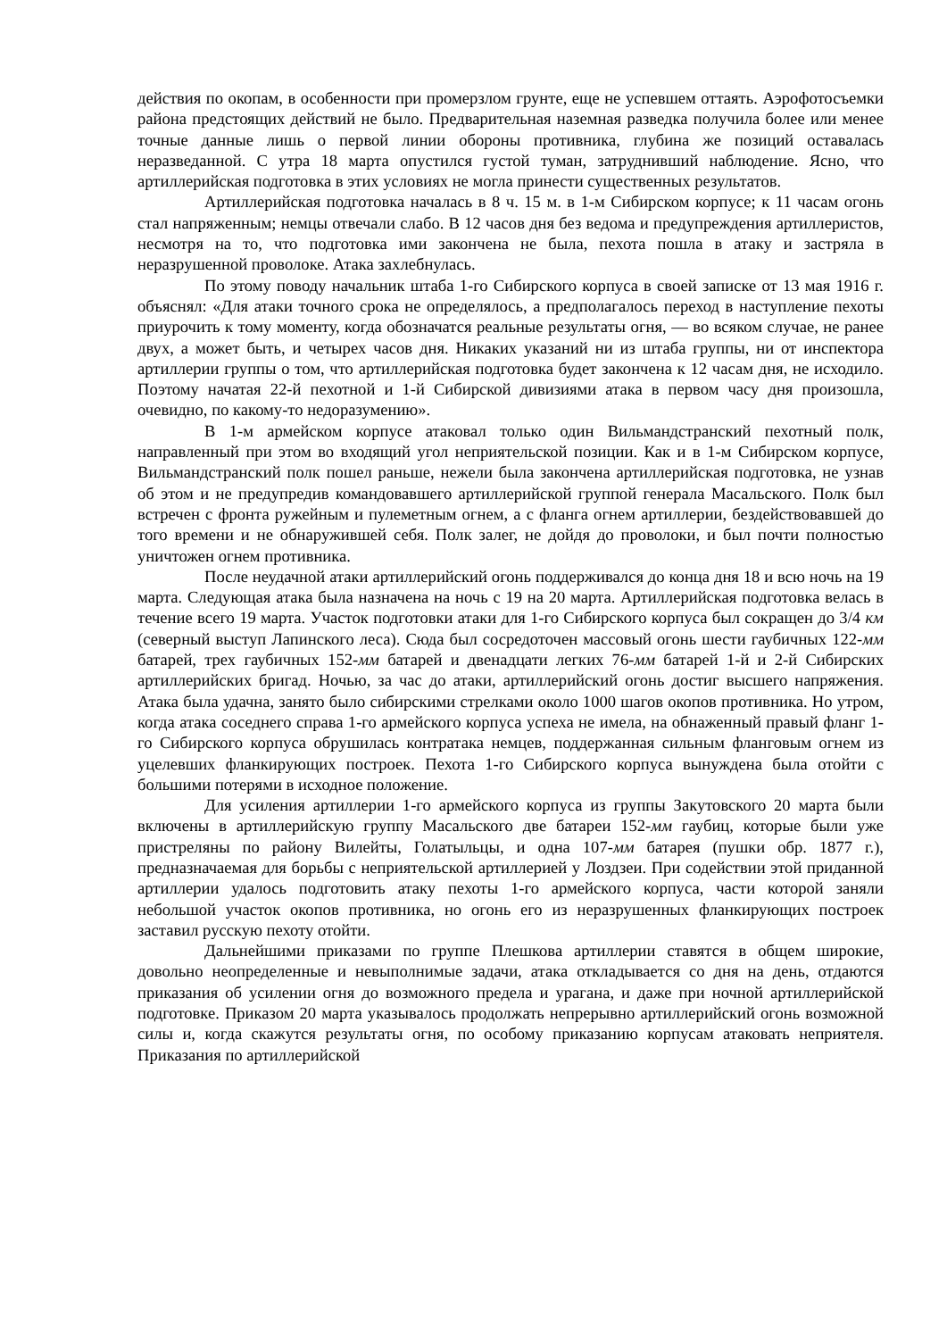действия по окопам, в особенности при промерзлом грунте, еще не успевшем оттаять. Аэрофотосъемки района предстоящих действий не было. Предварительная наземная разведка получила более или менее точные данные лишь о первой линии обороны противника, глубина же позиций оставалась неразведанной. С утра 18 марта опустился густой туман, затруднивший наблюдение. Ясно, что артиллерийская подготовка в этих условиях не могла принести существенных результатов.
Артиллерийская подготовка началась в 8 ч. 15 м. в 1-м Сибирском корпусе; к 11 часам огонь стал напряженным; немцы отвечали слабо. В 12 часов дня без ведома и предупреждения артиллеристов, несмотря на то, что подготовка ими закончена не была, пехота пошла в атаку и застряла в неразрушенной проволоке. Атака захлебнулась.
По этому поводу начальник штаба 1-го Сибирского корпуса в своей записке от 13 мая 1916 г. объяснял: «Для атаки точного срока не определялось, а предполагалось переход в наступление пехоты приурочить к тому моменту, когда обозначатся реальные результаты огня, — во всяком случае, не ранее двух, а может быть, и четырех часов дня. Никаких указаний ни из штаба группы, ни от инспектора артиллерии группы о том, что артиллерийская подготовка будет закончена к 12 часам дня, не исходило. Поэтому начатая 22-й пехотной и 1-й Сибирской дивизиями атака в первом часу дня произошла, очевидно, по какому-то недоразумению».
В 1-м армейском корпусе атаковал только один Вильмандстранский пехотный полк, направленный при этом во входящий угол неприятельской позиции. Как и в 1-м Сибирском корпусе, Вильмандстранский полк пошел раньше, нежели была закончена артиллерийская подготовка, не узнав об этом и не предупредив командовавшего артиллерийской группой генерала Масальского. Полк был встречен с фронта ружейным и пулеметным огнем, а с фланга огнем артиллерии, бездействовавшей до того времени и не обнаружившей себя. Полк залег, не дойдя до проволоки, и был почти полностью уничтожен огнем противника.
После неудачной атаки артиллерийский огонь поддерживался до конца дня 18 и всю ночь на 19 марта. Следующая атака была назначена на ночь с 19 на 20 марта. Артиллерийская подготовка велась в течение всего 19 марта. Участок подготовки атаки для 1-го Сибирского корпуса был сокращен до 3/4 км (северный выступ Лапинского леса). Сюда был сосредоточен массовый огонь шести гаубичных 122-мм батарей, трех гаубичных 152-мм батарей и двенадцати легких 76-мм батарей 1-й и 2-й Сибирских артиллерийских бригад. Ночью, за час до атаки, артиллерийский огонь достиг высшего напряжения. Атака была удачна, занято было сибирскими стрелками около 1000 шагов окопов противника. Но утром, когда атака соседнего справа 1-го армейского корпуса успеха не имела, на обнаженный правый фланг 1-го Сибирского корпуса обрушилась контратака немцев, поддержанная сильным фланговым огнем из уцелевших фланкирующих построек. Пехота 1-го Сибирского корпуса вынуждена была отойти с большими потерями в исходное положение.
Для усиления артиллерии 1-го армейского корпуса из группы Закутовского 20 марта были включены в артиллерийскую группу Масальского две батареи 152-мм гаубиц, которые были уже пристреляны по району Вилейты, Голатыльцы, и одна 107-мм батарея (пушки обр. 1877 г.), предназначаемая для борьбы с неприятельской артиллерией у Лоздзеи. При содействии этой приданной артиллерии удалось подготовить атаку пехоты 1-го армейского корпуса, части которой заняли небольшой участок окопов противника, но огонь его из неразрушенных фланкирующих построек заставил русскую пехоту отойти.
Дальнейшими приказами по группе Плешкова артиллерии ставятся в общем широкие, довольно неопределенные и невыполнимые задачи, атака откладывается со дня на день, отдаются приказания об усилении огня до возможного предела и урагана, и даже при ночной артиллерийской подготовке. Приказом 20 марта указывалось продолжать непрерывно артиллерийский огонь возможной силы и, когда скажутся результаты огня, по особому приказанию корпусам атаковать неприятеля. Приказания по артиллерийской